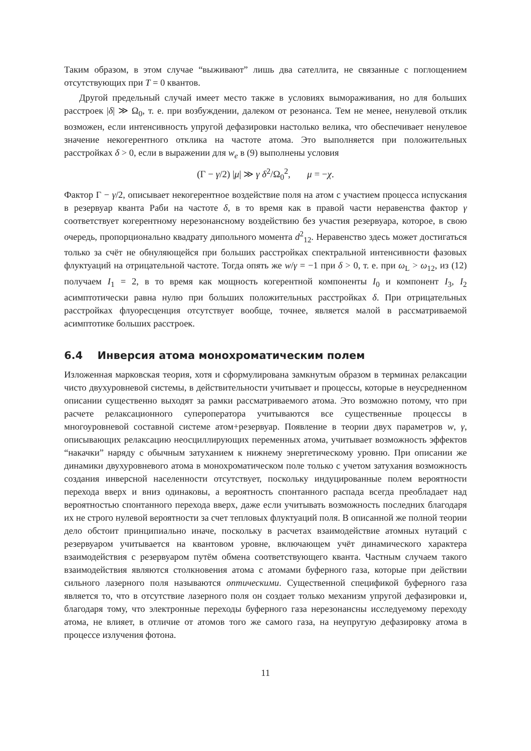Таким образом, в этом случае “выживают” лишь два сателлита, не связанные с поглощением отсутствующих при T = 0 квантов.
Другой предельный случай имеет место также в условиях вымораживания, но для больших расстроек |δ| ≫ Ω<sub>0</sub>, т. е. при возбуждении, далеком от резонанса. Тем не менее, ненулевой отклик возможен, если интенсивность упругой дефазировки настолько велика, что обеспечивает ненулевое значение некогерентного отклика на частоте атома. Это выполняется при положительных расстройках δ > 0, если в выражении для w<sub>e</sub> в (9) выполнены условия
(Γ − γ/2) |μ| ≫ γ δ<sup>2</sup>/Ω<sub>0</sub><sup>2</sup>, μ = −χ.
Фактор Γ − γ/2, описывает некогерентное воздействие поля на атом с участием процесса испускания в резервуар кванта Раби на частоте δ, в то время как в правой части неравенства фактор γ соответствует когерентному нерезонансному воздействию без участия резервуара, которое, в свою очередь, пропорционально квадрату дипольного момента d<sup>2</sup><sub>12</sub>. Неравенство здесь может достигаться только за счёт не обнуляющейся при больших расстройках спектральной интенсивности фазовых флуктуаций на отрицательной частоте. Тогда опять же w/γ = −1 при δ > 0, т. е. при ω<sub>L</sub> > ω<sub>12</sub>, из (12) получаем I<sub>1</sub> = 2, в то время как мощность когерентной компоненты I<sub>0</sub> и компонент I<sub>3</sub>, I<sub>2</sub> асимптотически равна нулю при больших положительных расстройках δ. При отрицательных расстройках флуоресценция отсутствует вообще, точнее, является малой в рассматриваемой асимптотике больших расстроек.
6.4 Инверсия атома монохроматическим полем
Изложенная марковская теория, хотя и сформулирована замкнутым образом в терминах релаксации чисто двухуровневой системы, в действительности учитывает и процессы, которые в неусредненном описании существенно выходят за рамки рассматриваемого атома. Это возможно потому, что при расчете релаксационного супероператора учитываются все существенные процессы в многоуровневой составной системе атом+резервуар. Появление в теории двух параметров w, γ, описывающих релаксацию неосциллирующих переменных атома, учитывает возможность эффектов “накачки” наряду с обычным затуханием к нижнему энергетическому уровню. При описании же динамики двухуровневого атома в монохроматическом поле только с учетом затухания возможность создания инверсной населенности отсутствует, поскольку индуцированные полем вероятности перехода вверх и вниз одинаковы, а вероятность спонтанного распада всегда преобладает над вероятностью спонтанного перехода вверх, даже если учитывать возможность последних благодаря их не строго нулевой вероятности за счет тепловых флуктуаций поля. В описанной же полной теории дело обстоит принципиально иначе, поскольку в расчетах взаимодействие атомных нутаций с резервуаром учитывается на квантовом уровне, включающем учёт динамического характера взаимодействия с резервуаром путём обмена соответствующего кванта. Частным случаем такого взаимодействия являются столкновения атома с атомами буферного газа, которые при действии сильного лазерного поля называются оптическими. Существенной спецификой буферного газа является то, что в отсутствие лазерного поля он создает только механизм упругой дефазировки и, благодаря тому, что электронные переходы буферного газа нерезонансны исследуемому переходу атома, не влияет, в отличие от атомов того же самого газа, на неупругую дефазировку атома в процессе излучения фотона.
11